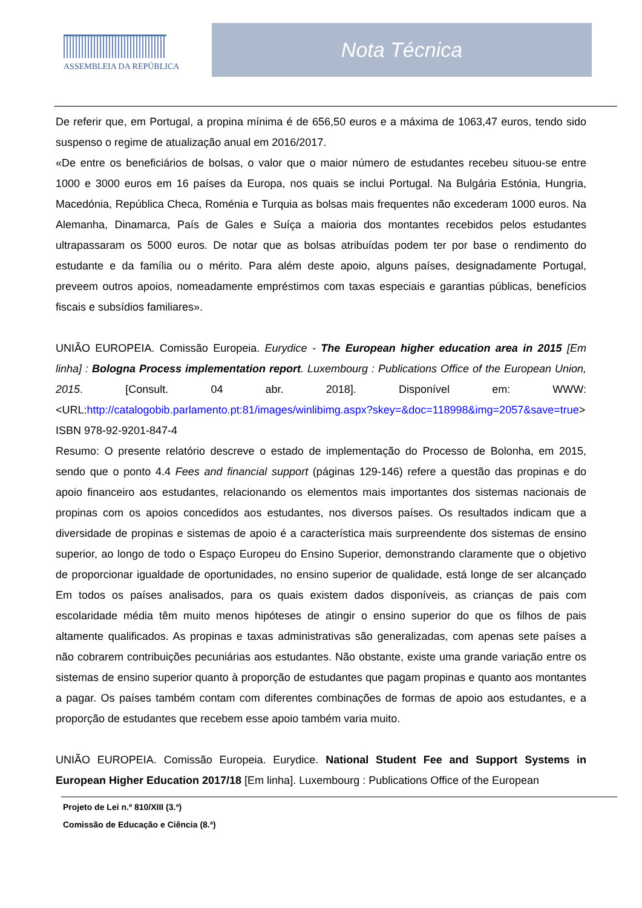ASSEMBLEIA DA REPÚBLICA
Nota Técnica
De referir que, em Portugal, a propina mínima é de 656,50 euros e a máxima de 1063,47 euros, tendo sido suspenso o regime de atualização anual em 2016/2017.
«De entre os beneficiários de bolsas, o valor que o maior número de estudantes recebeu situou-se entre 1000 e 3000 euros em 16 países da Europa, nos quais se inclui Portugal. Na Bulgária Estónia, Hungria, Macedónia, República Checa, Roménia e Turquia as bolsas mais frequentes não excederam 1000 euros. Na Alemanha, Dinamarca, País de Gales e Suíça a maioria dos montantes recebidos pelos estudantes ultrapassaram os 5000 euros. De notar que as bolsas atribuídas podem ter por base o rendimento do estudante e da família ou o mérito. Para além deste apoio, alguns países, designadamente Portugal, preveem outros apoios, nomeadamente empréstimos com taxas especiais e garantias públicas, benefícios fiscais e subsídios familiares».
UNIÃO EUROPEIA. Comissão Europeia. Eurydice - The European higher education area in 2015 [Em linha] : Bologna Process implementation report. Luxembourg : Publications Office of the European Union, 2015. [Consult. 04 abr. 2018]. Disponível em: WWW: <URL:http://catalogobib.parlamento.pt:81/images/winlibimg.aspx?skey=&doc=118998&img=2057&save=true> ISBN 978-92-9201-847-4
Resumo: O presente relatório descreve o estado de implementação do Processo de Bolonha, em 2015, sendo que o ponto 4.4 Fees and financial support (páginas 129-146) refere a questão das propinas e do apoio financeiro aos estudantes, relacionando os elementos mais importantes dos sistemas nacionais de propinas com os apoios concedidos aos estudantes, nos diversos países. Os resultados indicam que a diversidade de propinas e sistemas de apoio é a característica mais surpreendente dos sistemas de ensino superior, ao longo de todo o Espaço Europeu do Ensino Superior, demonstrando claramente que o objetivo de proporcionar igualdade de oportunidades, no ensino superior de qualidade, está longe de ser alcançado Em todos os países analisados, para os quais existem dados disponíveis, as crianças de pais com escolaridade média têm muito menos hipóteses de atingir o ensino superior do que os filhos de pais altamente qualificados. As propinas e taxas administrativas são generalizadas, com apenas sete países a não cobrarem contribuições pecuniárias aos estudantes. Não obstante, existe uma grande variação entre os sistemas de ensino superior quanto à proporção de estudantes que pagam propinas e quanto aos montantes a pagar. Os países também contam com diferentes combinações de formas de apoio aos estudantes, e a proporção de estudantes que recebem esse apoio também varia muito.
UNIÃO EUROPEIA. Comissão Europeia. Eurydice. National Student Fee and Support Systems in European Higher Education 2017/18 [Em linha]. Luxembourg : Publications Office of the European
Projeto de Lei n.º 810/XIII (3.ª)
Comissão de Educação e Ciência (8.ª)